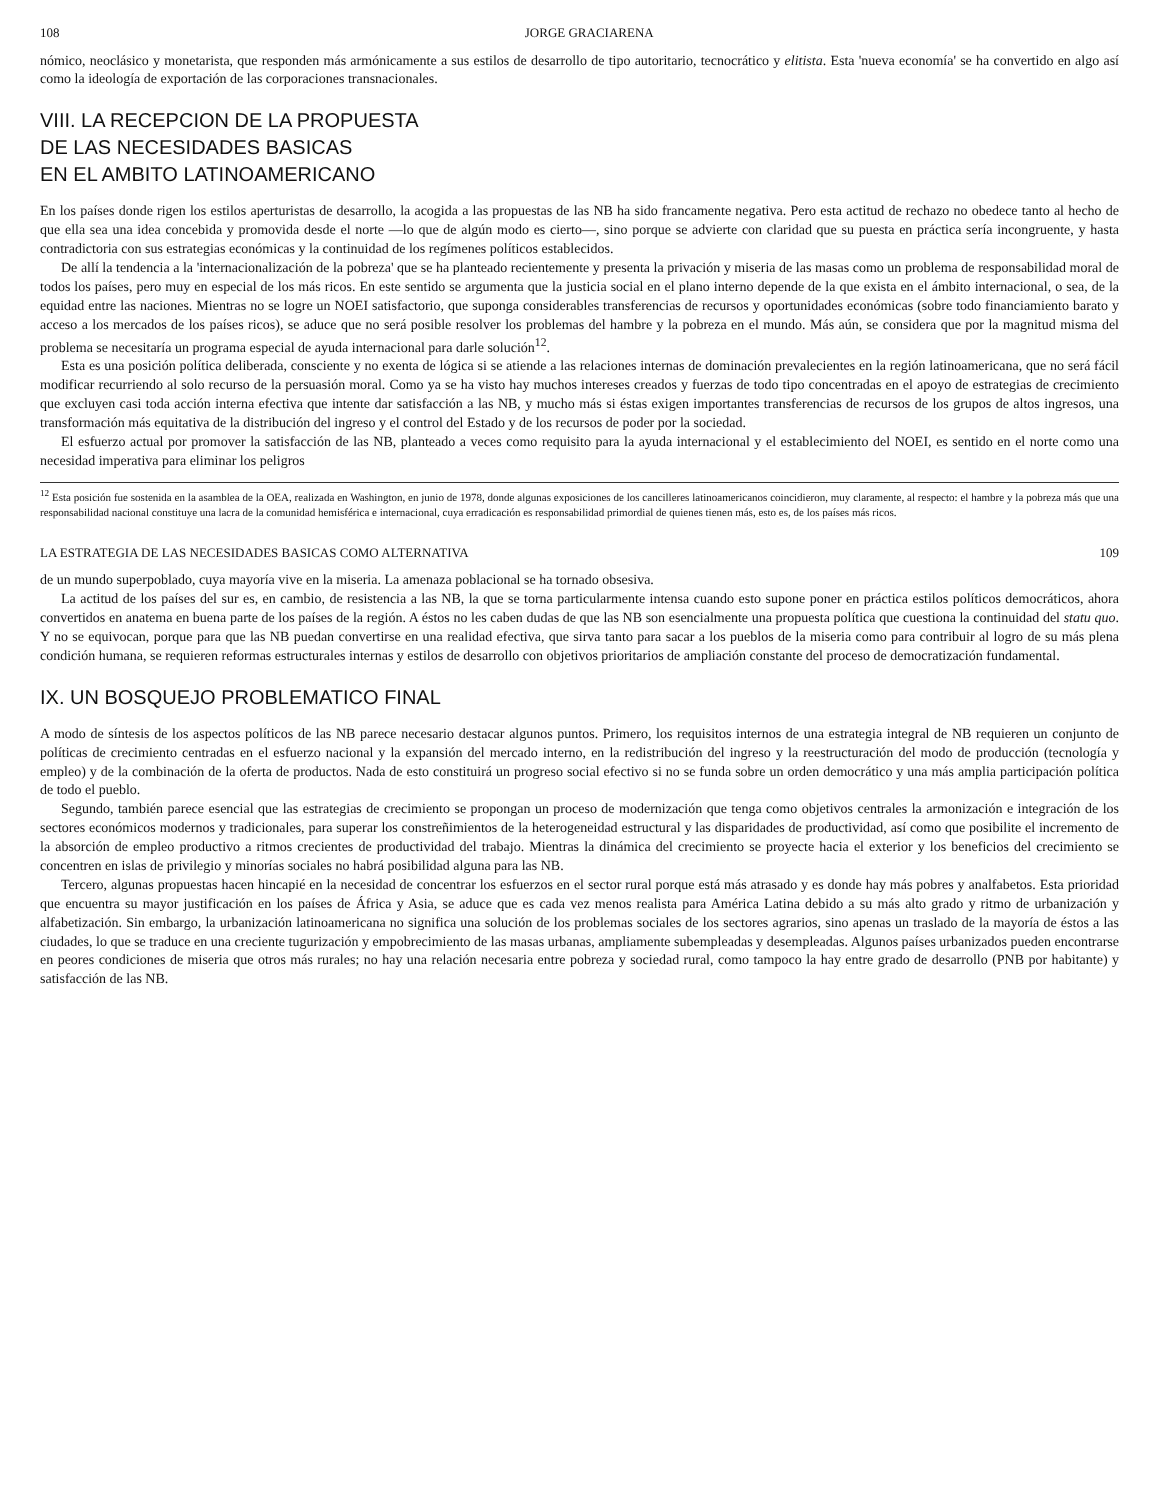108 JORGE GRACIARENA
nómico, neoclásico y monetarista, que responden más armónicamente a sus estilos de desarrollo de tipo autoritario, tecnocrático y elitista. Esta 'nueva economía' se ha convertido en algo así como la ideología de exportación de las corporaciones transnacionales.
VIII. LA RECEPCION DE LA PROPUESTA
DE LAS NECESIDADES BASICAS
EN EL AMBITO LATINOAMERICANO
En los países donde rigen los estilos aperturistas de desarrollo, la acogida a las propuestas de las NB ha sido francamente negativa. Pero esta actitud de rechazo no obedece tanto al hecho de que ella sea una idea concebida y promovida desde el norte —lo que de algún modo es cierto—, sino porque se advierte con claridad que su puesta en práctica sería incongruente, y hasta contradictoria con sus estrategias económicas y la continuidad de los regímenes políticos establecidos.
De allí la tendencia a la 'internacionalización de la pobreza' que se ha planteado recientemente y presenta la privación y miseria de las masas como un problema de responsabilidad moral de todos los países, pero muy en especial de los más ricos. En este sentido se argumenta que la justicia social en el plano interno depende de la que exista en el ámbito internacional, o sea, de la equidad entre las naciones. Mientras no se logre un NOEI satisfactorio, que suponga considerables transferencias de recursos y oportunidades económicas (sobre todo financiamiento barato y acceso a los mercados de los países ricos), se aduce que no será posible resolver los problemas del hambre y la pobreza en el mundo. Más aún, se considera que por la magnitud misma del problema se necesitaría un programa especial de ayuda internacional para darle solución<sup>12</sup>.
Esta es una posición política deliberada, consciente y no exenta de lógica si se atiende a las relaciones internas de dominación prevalecientes en la región latinoamericana, que no será fácil modificar recurriendo al solo recurso de la persuasión moral. Como ya se ha visto hay muchos intereses creados y fuerzas de todo tipo concentradas en el apoyo de estrategias de crecimiento que excluyen casi toda acción interna efectiva que intente dar satisfacción a las NB, y mucho más si éstas exigen importantes transferencias de recursos de los grupos de altos ingresos, una transformación más equitativa de la distribución del ingreso y el control del Estado y de los recursos de poder por la sociedad.
El esfuerzo actual por promover la satisfacción de las NB, planteado a veces como requisito para la ayuda internacional y el establecimiento del NOEI, es sentido en el norte como una necesidad imperativa para eliminar los peligros
<sup>12</sup> Esta posición fue sostenida en la asamblea de la OEA, realizada en Washington, en junio de 1978, donde algunas exposiciones de los cancilleres latinoamericanos coincidieron, muy claramente, al respecto: el hambre y la pobreza más que una responsabilidad nacional constituye una lacra de la comunidad hemisférica e internacional, cuya erradicación es responsabilidad primordial de quienes tienen más, esto es, de los países más ricos.
LA ESTRATEGIA DE LAS NECESIDADES BASICAS COMO ALTERNATIVA 109
de un mundo superpoblado, cuya mayoría vive en la miseria. La amenaza poblacional se ha tornado obsesiva.
La actitud de los países del sur es, en cambio, de resistencia a las NB, la que se torna particularmente intensa cuando esto supone poner en práctica estilos políticos democráticos, ahora convertidos en anatema en buena parte de los países de la región. A éstos no les caben dudas de que las NB son esencialmente una propuesta política que cuestiona la continuidad del statu quo. Y no se equivocan, porque para que las NB puedan convertirse en una realidad efectiva, que sirva tanto para sacar a los pueblos de la miseria como para contribuir al logro de su más plena condición humana, se requieren reformas estructurales internas y estilos de desarrollo con objetivos prioritarios de ampliación constante del proceso de democratización fundamental.
IX. UN BOSQUEJO PROBLEMATICO FINAL
A modo de síntesis de los aspectos políticos de las NB parece necesario destacar algunos puntos. Primero, los requisitos internos de una estrategia integral de NB requieren un conjunto de políticas de crecimiento centradas en el esfuerzo nacional y la expansión del mercado interno, en la redistribución del ingreso y la reestructuración del modo de producción (tecnología y empleo) y de la combinación de la oferta de productos. Nada de esto constituirá un progreso social efectivo si no se funda sobre un orden democrático y una más amplia participación política de todo el pueblo.
Segundo, también parece esencial que las estrategias de crecimiento se propongan un proceso de modernización que tenga como objetivos centrales la armonización e integración de los sectores económicos modernos y tradicionales, para superar los constreñimientos de la heterogeneidad estructural y las disparidades de productividad, así como que posibilite el incremento de la absorción de empleo productivo a ritmos crecientes de productividad del trabajo. Mientras la dinámica del crecimiento se proyecte hacia el exterior y los beneficios del crecimiento se concentren en islas de privilegio y minorías sociales no habrá posibilidad alguna para las NB.
Tercero, algunas propuestas hacen hincapié en la necesidad de concentrar los esfuerzos en el sector rural porque está más atrasado y es donde hay más pobres y analfabetos. Esta prioridad que encuentra su mayor justificación en los países de África y Asia, se aduce que es cada vez menos realista para América Latina debido a su más alto grado y ritmo de urbanización y alfabetización. Sin embargo, la urbanización latinoamericana no significa una solución de los problemas sociales de los sectores agrarios, sino apenas un traslado de la mayoría de éstos a las ciudades, lo que se traduce en una creciente tugurización y empobrecimiento de las masas urbanas, ampliamente subempleadas y desempleadas. Algunos países urbanizados pueden encontrarse en peores condiciones de miseria que otros más rurales; no hay una relación necesaria entre pobreza y sociedad rural, como tampoco la hay entre grado de desarrollo (PNB por habitante) y satisfacción de las NB.